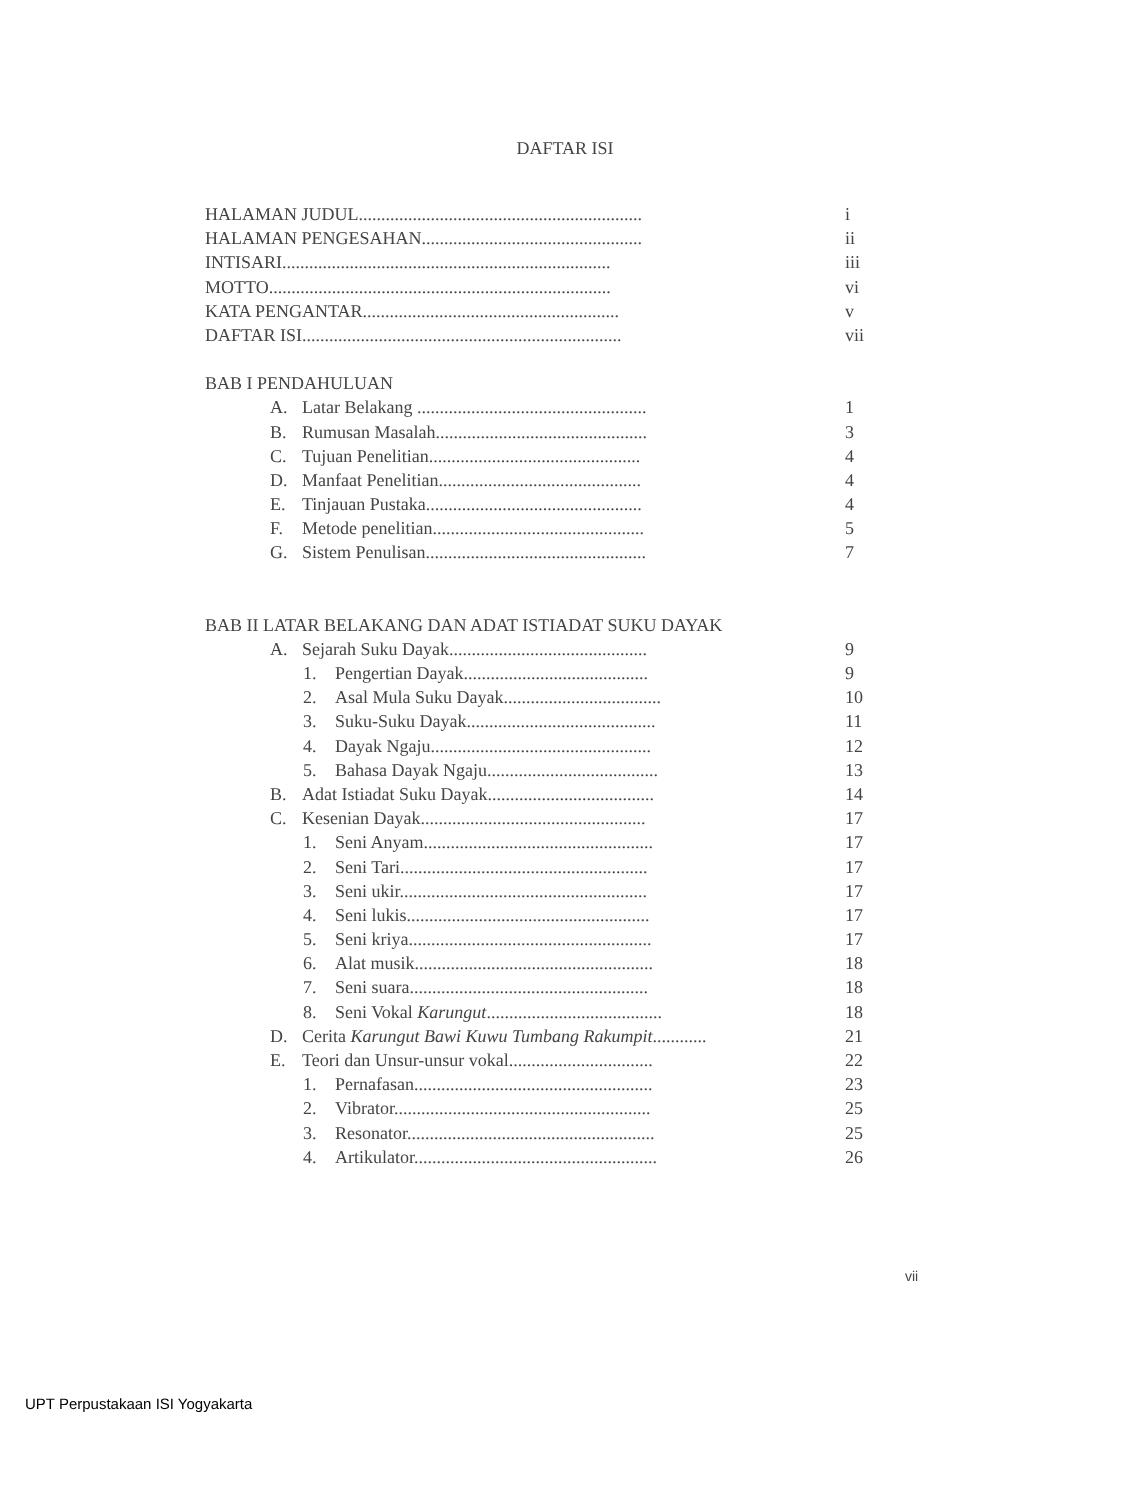DAFTAR ISI
HALAMAN JUDUL............................................................... i
HALAMAN PENGESAHAN................................................. ii
INTISARI......................................................................... iii
MOTTO............................................................................ vi
KATA PENGANTAR......................................................... v
DAFTAR ISI....................................................................... vii
BAB I PENDAHULUAN
A. Latar Belakang ................................................... 1
B. Rumusan Masalah............................................... 3
C. Tujuan Penelitian............................................... 4
D. Manfaat Penelitian............................................. 4
E. Tinjauan Pustaka................................................ 4
F. Metode penelitian............................................... 5
G. Sistem Penulisan................................................. 7
BAB II LATAR BELAKANG DAN ADAT ISTIADAT SUKU DAYAK
A. Sejarah Suku Dayak............................................ 9
1. Pengertian Dayak......................................... 9
2. Asal Mula Suku Dayak................................... 10
3. Suku-Suku Dayak.......................................... 11
4. Dayak Ngaju................................................. 12
5. Bahasa Dayak Ngaju...................................... 13
B. Adat Istiadat Suku Dayak..................................... 14
C. Kesenian Dayak.................................................. 17
1. Seni Anyam................................................... 17
2. Seni Tari....................................................... 17
3. Seni ukir....................................................... 17
4. Seni lukis...................................................... 17
5. Seni kriya...................................................... 17
6. Alat musik..................................................... 18
7. Seni suara..................................................... 18
8. Seni Vokal Karungut....................................... 18
D. Cerita Karungut Bawi Kuwu Tumbang Rakumpit............ 21
E. Teori dan Unsur-unsur vokal................................ 22
1. Pernafasan..................................................... 23
2. Vibrator......................................................... 25
3. Resonator....................................................... 25
4. Artikulator...................................................... 26
vii
UPT Perpustakaan ISI Yogyakarta